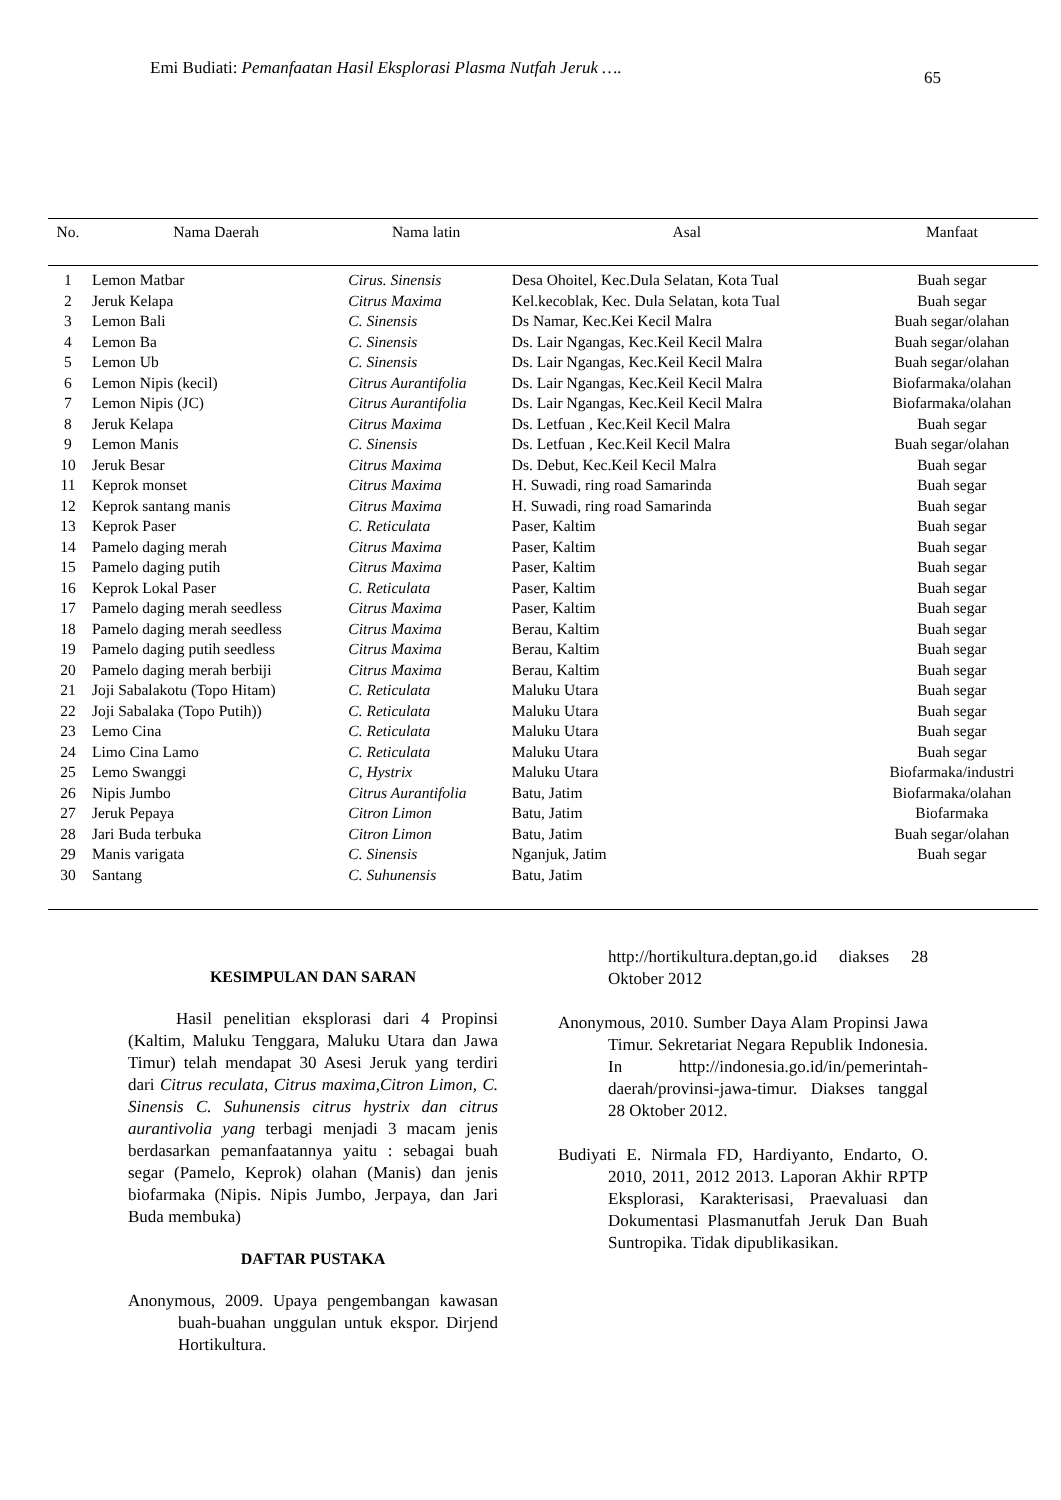Emi Budiati: Pemanfaatan Hasil Eksplorasi Plasma Nutfah Jeruk …. 65
| No. | Nama Daerah | Nama latin | Asal | Manfaat |
| --- | --- | --- | --- | --- |
| 1 | Lemon Matbar | Cirus. Sinensis | Desa Ohoitel, Kec.Dula Selatan, Kota Tual | Buah segar |
| 2 | Jeruk Kelapa | Citrus Maxima | Kel.kecoblak, Kec. Dula Selatan, kota Tual | Buah segar |
| 3 | Lemon Bali | C. Sinensis | Ds Namar, Kec.Kei Kecil Malra | Buah segar/olahan |
| 4 | Lemon Ba | C. Sinensis | Ds. Lair Ngangas, Kec.Keil Kecil Malra | Buah segar/olahan |
| 5 | Lemon Ub | C. Sinensis | Ds. Lair Ngangas, Kec.Keil Kecil Malra | Buah segar/olahan |
| 6 | Lemon Nipis (kecil) | Citrus Aurantifolia | Ds. Lair Ngangas, Kec.Keil Kecil Malra | Biofarmaka/olahan |
| 7 | Lemon Nipis (JC) | Citrus Aurantifolia | Ds. Lair Ngangas, Kec.Keil Kecil Malra | Biofarmaka/olahan |
| 8 | Jeruk Kelapa | Citrus Maxima | Ds. Letfuan , Kec.Keil Kecil Malra | Buah segar |
| 9 | Lemon Manis | C. Sinensis | Ds. Letfuan , Kec.Keil Kecil Malra | Buah segar/olahan |
| 10 | Jeruk Besar | Citrus Maxima | Ds. Debut, Kec.Keil Kecil Malra | Buah segar |
| 11 | Keprok monset | Citrus Maxima | H. Suwadi, ring road Samarinda | Buah segar |
| 12 | Keprok santang manis | Citrus Maxima | H. Suwadi, ring road Samarinda | Buah segar |
| 13 | Keprok Paser | C. Reticulata | Paser, Kaltim | Buah segar |
| 14 | Pamelo daging merah | Citrus Maxima | Paser, Kaltim | Buah segar |
| 15 | Pamelo daging putih | Citrus Maxima | Paser, Kaltim | Buah segar |
| 16 | Keprok Lokal Paser | C. Reticulata | Paser, Kaltim | Buah segar |
| 17 | Pamelo daging merah seedless | Citrus Maxima | Paser, Kaltim | Buah segar |
| 18 | Pamelo daging merah seedless | Citrus Maxima | Berau, Kaltim | Buah segar |
| 19 | Pamelo daging putih seedless | Citrus Maxima | Berau, Kaltim | Buah segar |
| 20 | Pamelo daging merah berbiji | Citrus Maxima | Berau, Kaltim | Buah segar |
| 21 | Joji Sabalakotu (Topo Hitam) | C. Reticulata | Maluku Utara | Buah segar |
| 22 | Joji Sabalaka (Topo Putih)) | C. Reticulata | Maluku Utara | Buah segar |
| 23 | Lemo Cina | C. Reticulata | Maluku Utara | Buah segar |
| 24 | Limo Cina Lamo | C. Reticulata | Maluku Utara | Buah segar |
| 25 | Lemo Swanggi | C, Hystrix | Maluku Utara | Biofarmaka/industri |
| 26 | Nipis Jumbo | Citrus Aurantifolia | Batu, Jatim | Biofarmaka/olahan |
| 27 | Jeruk Pepaya | Citron Limon | Batu, Jatim | Biofarmaka |
| 28 | Jari Buda terbuka | Citron Limon | Batu, Jatim | Buah segar/olahan |
| 29 | Manis varigata | C. Sinensis | Nganjuk, Jatim | Buah segar |
| 30 | Santang | C. Suhunensis | Batu, Jatim | |
KESIMPULAN DAN SARAN
Hasil penelitian eksplorasi dari 4 Propinsi (Kaltim, Maluku Tenggara, Maluku Utara dan Jawa Timur) telah mendapat 30 Asesi Jeruk yang terdiri dari Citrus reculata, Citrus maxima,Citron Limon, C. Sinensis C. Suhunensis citrus hystrix dan citrus aurantivolia yang terbagi menjadi 3 macam jenis berdasarkan pemanfaatannya yaitu : sebagai buah segar (Pamelo, Keprok) olahan (Manis) dan jenis biofarmaka (Nipis. Nipis Jumbo, Jerpaya, dan Jari Buda membuka)
DAFTAR PUSTAKA
Anonymous, 2009. Upaya pengembangan kawasan buah-buahan unggulan untuk ekspor. Dirjend Hortikultura.
http://hortikultura.deptan,go.id diakses 28 Oktober 2012
Anonymous, 2010. Sumber Daya Alam Propinsi Jawa Timur. Sekretariat Negara Republik Indonesia. In http://indonesia.go.id/in/pemerintah-daerah/provinsi-jawa-timur. Diakses tanggal 28 Oktober 2012.
Budiyati E. Nirmala FD, Hardiyanto, Endarto, O. 2010, 2011, 2012 2013. Laporan Akhir RPTP Eksplorasi, Karakterisasi, Praevaluasi dan Dokumentasi Plasmanutfah Jeruk Dan Buah Suntropika. Tidak dipublikasikan.